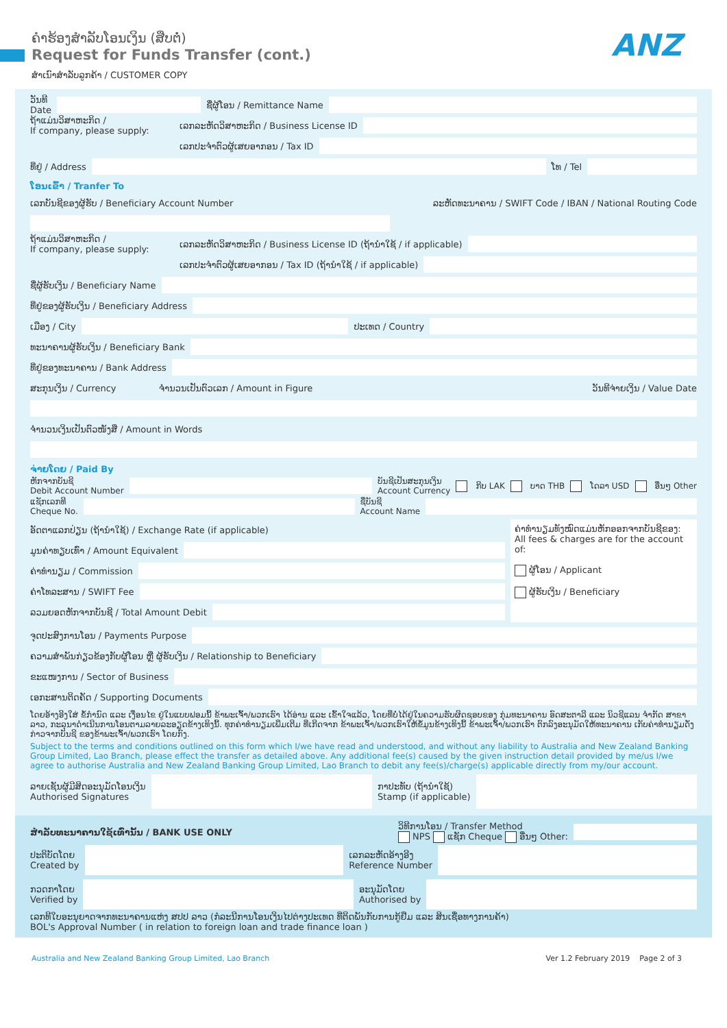ຄໍາຮ້ອງສໍາລັບໂອນເງິນ (ສືບຕໍ່)
Request for Funds Transfer (cont.)
ສໍາເນົາສໍາລັບລູກຄ້າ / CUSTOMER COPY
ANZ
ວັນທີ
Date ຊື່ຜູ້ໂອນ / Remittance Name
ຖ້າແມ່ນວິສາຫະກິດ /
If company, please supply: ເລກລະຫັດວິສາຫະກິດ / Business License ID
ເລກປະຈໍາຕົວຜູ້ເສຍອາກອນ / Tax ID
ທີ່ຢູ່ / Address ໂທ / Tel
ໂອນເຂົ້າ / Tranfer To
ເລກບັນຊີຂອງຜູ້ຮັບ / Beneficiary Account Number ລະຫັດທະນາຄານ / SWIFT Code / IBAN / National Routing Code
ຖ້າແມ່ນວິສາຫະກິດ /
If company, please supply: ເລກລະຫັດວິສາຫະກິດ / Business License ID (ຖ້ານໍາໃຊ້ / if applicable)
ເລກປະຈໍາຕົວຜູ້ເສຍອາກອນ / Tax ID (ຖ້ານໍາໃຊ້ / if applicable)
ຊື່ຜູ້ຮັບເງິນ / Beneficiary Name
ທີ່ຢູ່ຂອງຜູ້ຮັບເງິນ / Beneficiary Address
ເມືອງ / City ປະເທດ / Country
ທະນາຄານຜູ້ຮັບເງິນ / Beneficiary Bank
ທີ່ຢູ່ຂອງທະນາຄານ / Bank Address
ສະກຸນເງິນ / Currency ຈໍານວນເປັນຕົວເລກ / Amount in Figure ວັນທີຈ່າຍເງິນ / Value Date
ຈໍານວນເງິນເປັນຕົວໜັງສື / Amount in Words
ຈ່າຍໂດຍ / Paid By
ຫັກຈາກບັນຊີ
Debit Account Number ບັນຊີເປັນສະກຸນເງິນ
Account Currency ກີບ LAK ບາດ THB ໂດລາ USD ອື່ນໆ Other
ແຊັກເລກທີ
Cheque No. ຊື່ບັນຊີ
Account Name
ອັດຕາແລກປ່ຽນ (ຖ້ານໍາໃຊ້) / Exchange Rate (if applicable)
ມູນຄ່າທຽບເທົ່າ / Amount Equivalent
ຄ່າທໍານຽມ / Commission
ຄ່າໂທລະສານ / SWIFT Fee
ລວມຍອດຫັກຈາກບັນຊີ / Total Amount Debit
ຄ່າທໍານຽມທັງໝົດແມ່ນຫັກອອກຈາກບັນຊີຂອງ:
All fees & charges are for the account of:
ຜູ້ໂອນ / Applicant
ຜູ້ຮັບເງິນ / Beneficiary
ຈຸດປະສົງການໂອນ / Payments Purpose
ຄວາມສໍາພັນກ່ຽວຂ້ອງກັບຜູ້ໂອນ ຫຼື ຜູ້ຮັບເງິນ / Relationship to Beneficiary
ຂະແໜງການ / Sector of Business
ເອກະສານຕິດຄັດ / Supporting Documents
ໂດຍອ້າງອີງໃສ່ ຂໍ້ກໍານົດ ແລະ ເງື່ອນໄຂ ຢູ່ໃນແບບຟອມນີ້ ຂ້າພະເຈົ້າ/ພວກເຮົາ ໄດ້ອ່ານ ແລະ ເຂົ້າໃຈແລ້ວ, ໂດຍທີ່ບໍ່ໄດ້ຢູ່ໃນຄວາມຮັບຜິດຊອບຂອງ ກຸ່ມທະນາຄານ ອົດສະຕາລີ ແລະ ນິວຊີແລນ ຈໍາກັດ ສາຂາລາວ, ກະລຸນາດໍາເນີນການໂອນຕາມລາຍລະອຽດຂ້າງເທິງນີ້. ທຸກຄ່າທໍານຽມເພີ່ມເຕີມ ທີ່ເກີດຈາກ ຂ້າພະເຈົ້າ/ພວກເຮົາໃຫ້ຂໍ້ມູນຂ້າງເທິງນີ້ ຂ້າພະເຈົ້າ/ພວກເຮົາ ຕົກລົງອະນຸມັດໃຫ້ທະນາຄານ ເກັບຄ່າທໍານຽມດັ່ງກ່າວຈາກບັນຊີ ຂອງຂ້າພະເຈົ້າ/ພວກເຮົາ ໂດຍກົງ.
Subject to the terms and conditions outlined on this form which I/we have read and understood, and without any liability to Australia and New Zealand Banking Group Limited, Lao Branch, please effect the transfer as detailed above. Any additional fee(s) caused by the given instruction detail provided by me/us I/we agree to authorise Australia and New Zealand Banking Group Limited, Lao Branch to debit any fee(s)/charge(s) applicable directly from my/our account.
ລາຍເຊັນຜູ້ມີສິດອະນຸມັດໂອນເງິນ
Authorised Signatures ກາປະທັບ (ຖ້ານໍາໃຊ້)
Stamp (if applicable)
ສໍາລັບທະນາຄານໃຊ້ເທົ່ານັ້ນ / BANK USE ONLY ວິທີການໂອນ / Transfer Method
NPS ແຊັກ Cheque ອື່ນໆ Other:
ປະຕິບັດໂດຍ
Created by ເລກລະຫັດອ້າງອີງ
Reference Number
ກວດກາໂດຍ
Verified by ອະນຸມັດໂດຍ
Authorised by
ເລກທີໃບອະນຸຍາດຈາກທະນາຄານແຫ່ງ ສປປ ລາວ (ກໍລະນີການໂອນເງິນໄປຕ່າງປະເທດ ທີ່ຕິດພັນກັບການກູ້ຢືມ ແລະ ສິນເຊື່ອທາງການຄ້າ)
BOL's Approval Number ( in relation to foreign loan and trade finance loan )
Australia and New Zealand Banking Group Limited, Lao Branch Ver 1.2 February 2019 Page 2 of 3